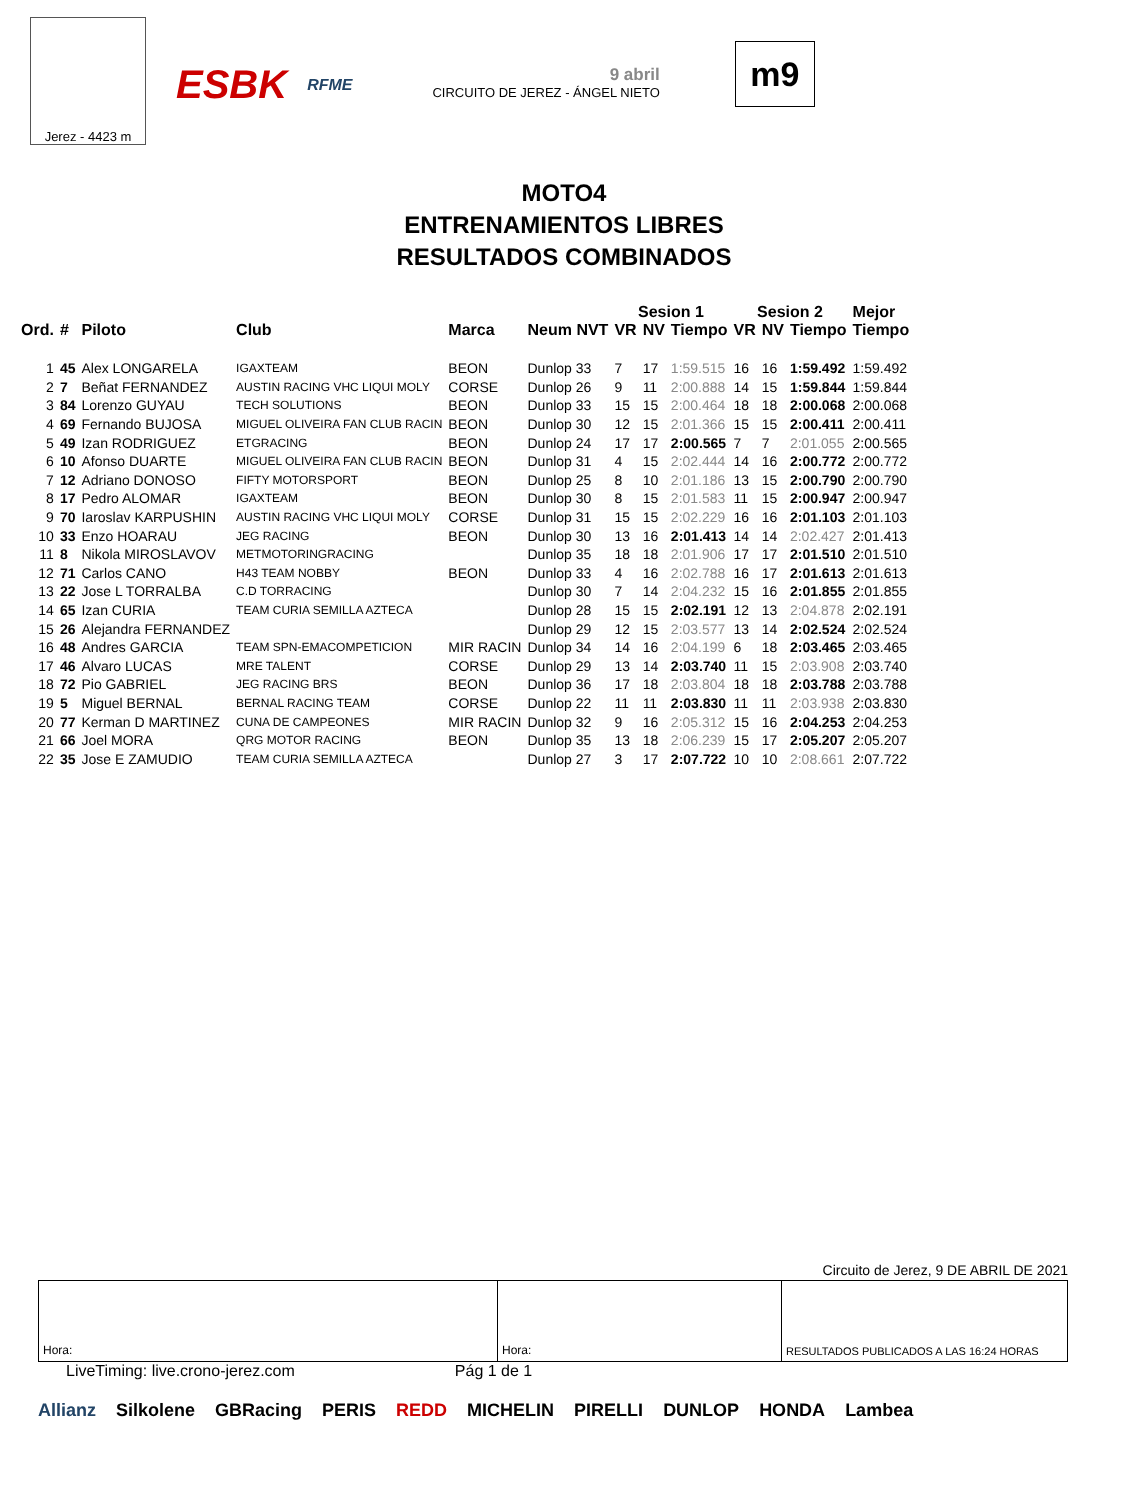Jerez - 4423 m
ESBK RFME
9 abril
CIRCUITO DE JEREZ - ÁNGEL NIETO
m9
MOTO4
ENTRENAMIENTOS LIBRES
RESULTADOS COMBINADOS
| | | | | | | Sesion 1 | | | Sesion 2 | | | Mejor |
| --- | --- | --- | --- | --- | --- | --- | --- | --- | --- | --- | --- | --- |
| Ord. | # | Piloto | Club | Marca | Neum NVT | VR | NV | Tiempo | VR | NV | Tiempo | Tiempo |
| 1 | 45 | Alex LONGARELA | IGAXTEAM | BEON | Dunlop 33 | 7 | 17 | 1:59.515 | 16 | 16 | 1:59.492 | 1:59.492 |
| 2 | 7 | Beñat FERNANDEZ | AUSTIN RACING VHC LIQUI MOLY | CORSE | Dunlop 26 | 9 | 11 | 2:00.888 | 14 | 15 | 1:59.844 | 1:59.844 |
| 3 | 84 | Lorenzo GUYAU | TECH SOLUTIONS | BEON | Dunlop 33 | 15 | 15 | 2:00.464 | 18 | 18 | 2:00.068 | 2:00.068 |
| 4 | 69 | Fernando BUJOSA | MIGUEL OLIVEIRA FAN CLUB RACIN | BEON | Dunlop 30 | 12 | 15 | 2:01.366 | 15 | 15 | 2:00.411 | 2:00.411 |
| 5 | 49 | Izan RODRIGUEZ | ETGRACING | BEON | Dunlop 24 | 17 | 17 | 2:00.565 | 7 | 7 | 2:01.055 | 2:00.565 |
| 6 | 10 | Afonso DUARTE | MIGUEL OLIVEIRA FAN CLUB RACIN | BEON | Dunlop 31 | 4 | 15 | 2:02.444 | 14 | 16 | 2:00.772 | 2:00.772 |
| 7 | 12 | Adriano DONOSO | FIFTY MOTORSPORT | BEON | Dunlop 25 | 8 | 10 | 2:01.186 | 13 | 15 | 2:00.790 | 2:00.790 |
| 8 | 17 | Pedro ALOMAR | IGAXTEAM | BEON | Dunlop 30 | 8 | 15 | 2:01.583 | 11 | 15 | 2:00.947 | 2:00.947 |
| 9 | 70 | Iaroslav KARPUSHIN | AUSTIN RACING VHC LIQUI MOLY | CORSE | Dunlop 31 | 15 | 15 | 2:02.229 | 16 | 16 | 2:01.103 | 2:01.103 |
| 10 | 33 | Enzo HOARAU | JEG RACING | BEON | Dunlop 30 | 13 | 16 | 2:01.413 | 14 | 14 | 2:02.427 | 2:01.413 |
| 11 | 8 | Nikola MIROSLAVOV | METMOTORINGRACING | | Dunlop 35 | 18 | 18 | 2:01.906 | 17 | 17 | 2:01.510 | 2:01.510 |
| 12 | 71 | Carlos CANO | H43 TEAM NOBBY | BEON | Dunlop 33 | 4 | 16 | 2:02.788 | 16 | 17 | 2:01.613 | 2:01.613 |
| 13 | 22 | Jose L TORRALBA | C.D TORRACING | | Dunlop 30 | 7 | 14 | 2:04.232 | 15 | 16 | 2:01.855 | 2:01.855 |
| 14 | 65 | Izan CURIA | TEAM CURIA SEMILLA AZTECA | | Dunlop 28 | 15 | 15 | 2:02.191 | 12 | 13 | 2:04.878 | 2:02.191 |
| 15 | 26 | Alejandra FERNANDEZ | | | Dunlop 29 | 12 | 15 | 2:03.577 | 13 | 14 | 2:02.524 | 2:02.524 |
| 16 | 48 | Andres GARCIA | TEAM SPN-EMACOMPETICION | MIR RACIN | Dunlop 34 | 14 | 16 | 2:04.199 | 6 | 18 | 2:03.465 | 2:03.465 |
| 17 | 46 | Alvaro LUCAS | MRE TALENT | CORSE | Dunlop 29 | 13 | 14 | 2:03.740 | 11 | 15 | 2:03.908 | 2:03.740 |
| 18 | 72 | Pio GABRIEL | JEG RACING BRS | BEON | Dunlop 36 | 17 | 18 | 2:03.804 | 18 | 18 | 2:03.788 | 2:03.788 |
| 19 | 5 | Miguel BERNAL | BERNAL RACING TEAM | CORSE | Dunlop 22 | 11 | 11 | 2:03.830 | 11 | 11 | 2:03.938 | 2:03.830 |
| 20 | 77 | Kerman D MARTINEZ | CUNA DE CAMPEONES | MIR RACIN | Dunlop 32 | 9 | 16 | 2:05.312 | 15 | 16 | 2:04.253 | 2:04.253 |
| 21 | 66 | Joel MORA | QRG MOTOR RACING | BEON | Dunlop 35 | 13 | 18 | 2:06.239 | 15 | 17 | 2:05.207 | 2:05.207 |
| 22 | 35 | Jose E ZAMUDIO | TEAM CURIA SEMILLA AZTECA | | Dunlop 27 | 3 | 17 | 2:07.722 | 10 | 10 | 2:08.661 | 2:07.722 |
Circuito de Jerez, 9 DE ABRIL DE 2021
Hora: Hora: RESULTADOS PUBLICADOS A LAS 16:24 HORAS
LiveTiming: live.crono-jerez.com Pág 1 de 1
Allianz Silkolene GBRacing PERIS REDD MICHELIN PIRELLI DUNLOP HONDA Lambea